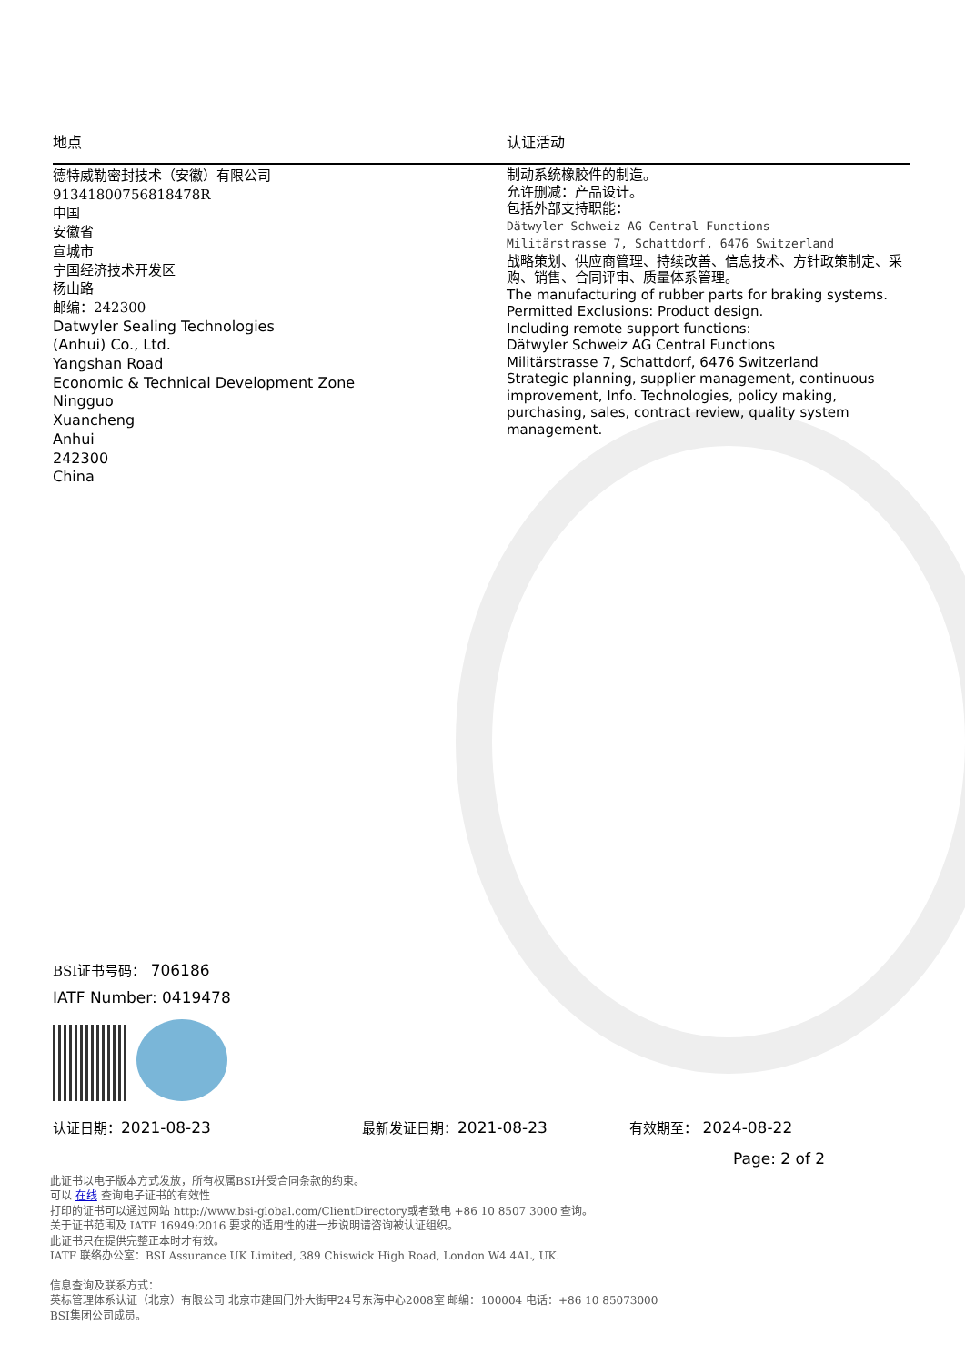地点 认证活动
德特威勒密封技术（安徽）有限公司
91341800756818478R
中国
安徽省
宣城市
宁国经济技术开发区
杨山路
邮编：242300
Datwyler Sealing Technologies
(Anhui) Co., Ltd.
Yangshan Road
Economic & Technical Development Zone
Ningguo
Xuancheng
Anhui
242300
China
制动系统橡胶件的制造。
允许删减：产品设计。
包括外部支持职能：
Dätwyler Schweiz AG Central Functions
Militärstrasse 7, Schattdorf, 6476 Switzerland
战略策划、供应商管理、持续改善、信息技术、方针政策制定、采购、销售、合同评审、质量体系管理。
The manufacturing of rubber parts for braking systems.
Permitted Exclusions: Product design.
Including remote support functions:
Dätwyler Schweiz AG Central Functions
Militärstrasse 7, Schattdorf, 6476 Switzerland
Strategic planning, supplier management, continuous improvement, Info. Technologies, policy making, purchasing, sales, contract review, quality system management.
BSI证书号码： 706186
IATF Number: 0419478
认证日期：2021-08-23 最新发证日期：2021-08-23 有效期至： 2024-08-22
Page: 2 of 2
此证书以电子版本方式发放，所有权属BSI并受合同条款的约束。
可以 在线 查询电子证书的有效性
打印的证书可以通过网站 http://www.bsi-global.com/ClientDirectory或者致电 +86 10 8507 3000 查询。
关于证书范围及 IATF 16949:2016 要求的适用性的进一步说明请咨询被认证组织。
此证书只在提供完整正本时才有效。
IATF 联络办公室：BSI Assurance UK Limited, 389 Chiswick High Road, London W4 4AL, UK.
信息查询及联系方式：
英标管理体系认证（北京）有限公司 北京市建国门外大街甲24号东海中心2008室 邮编：100004 电话：+86 10 85073000
BSI集团公司成员。